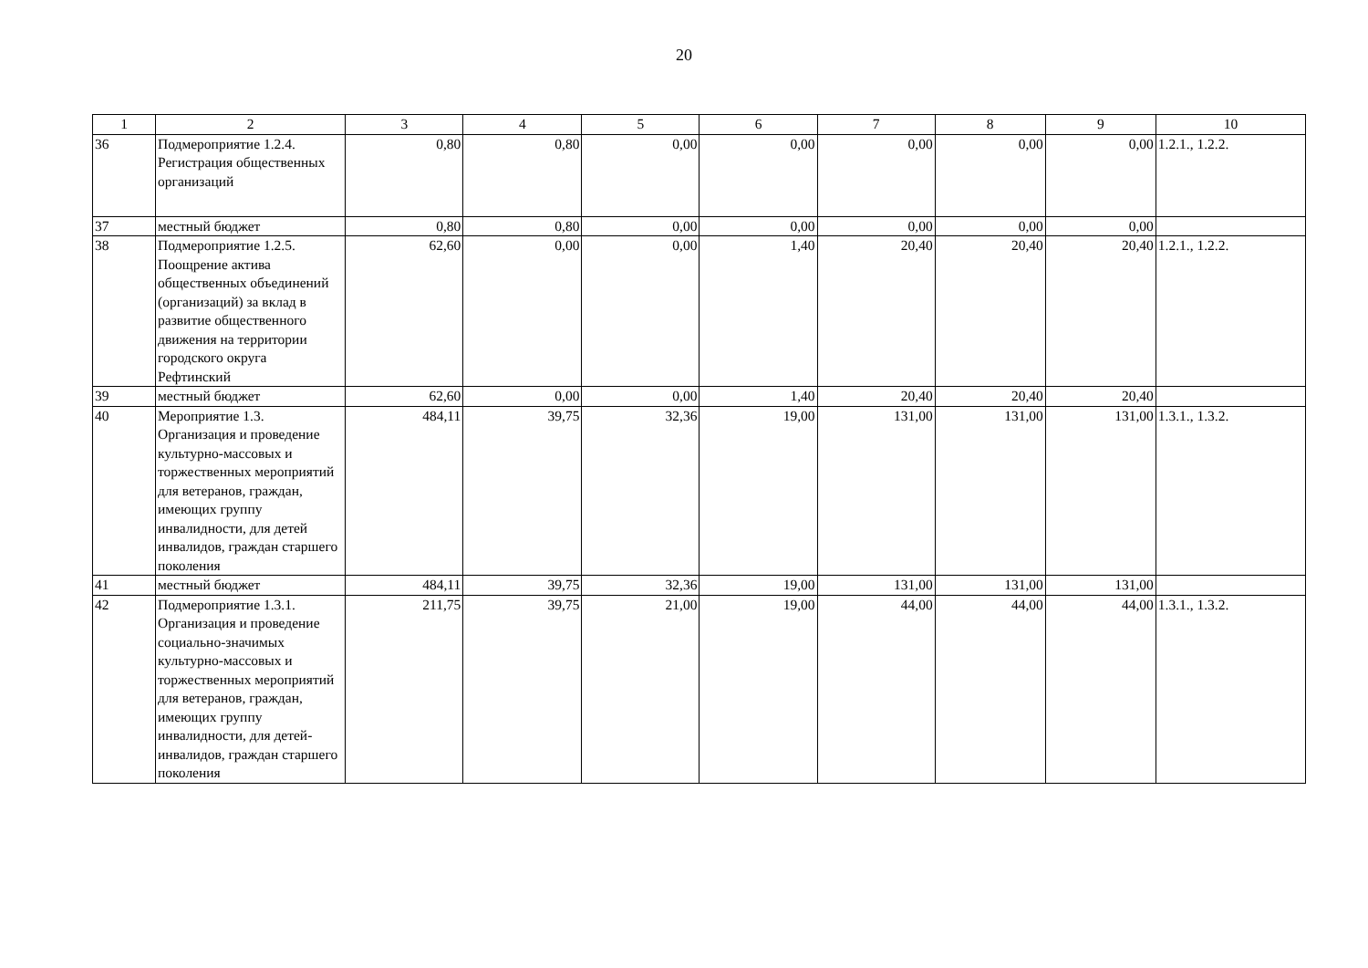20
| 1 | 2 | 3 | 4 | 5 | 6 | 7 | 8 | 9 | 10 |
| 36 | Подмероприятие 1.2.4. Регистрация общественных организаций | 0,80 | 0,80 | 0,00 | 0,00 | 0,00 | 0,00 | 0,00 | 1.2.1., 1.2.2. |
| 37 | местный бюджет | 0,80 | 0,80 | 0,00 | 0,00 | 0,00 | 0,00 | 0,00 | |
| 38 | Подмероприятие 1.2.5. Поощрение актива общественных объединений (организаций) за вклад в развитие общественного движения на территории городского округа Рефтинский | 62,60 | 0,00 | 0,00 | 1,40 | 20,40 | 20,40 | 20,40 | 1.2.1., 1.2.2. |
| 39 | местный бюджет | 62,60 | 0,00 | 0,00 | 1,40 | 20,40 | 20,40 | 20,40 | |
| 40 | Мероприятие 1.3. Организация и проведение культурно-массовых и торжественных мероприятий для ветеранов, граждан, имеющих группу инвалидности, для детей инвалидов, граждан старшего поколения | 484,11 | 39,75 | 32,36 | 19,00 | 131,00 | 131,00 | 131,00 | 1.3.1., 1.3.2. |
| 41 | местный бюджет | 484,11 | 39,75 | 32,36 | 19,00 | 131,00 | 131,00 | 131,00 | |
| 42 | Подмероприятие 1.3.1. Организация и проведение социально-значимых культурно-массовых и торжественных мероприятий для ветеранов, граждан, имеющих группу инвалидности, для детей-инвалидов, граждан старшего поколения | 211,75 | 39,75 | 21,00 | 19,00 | 44,00 | 44,00 | 44,00 | 1.3.1., 1.3.2. |